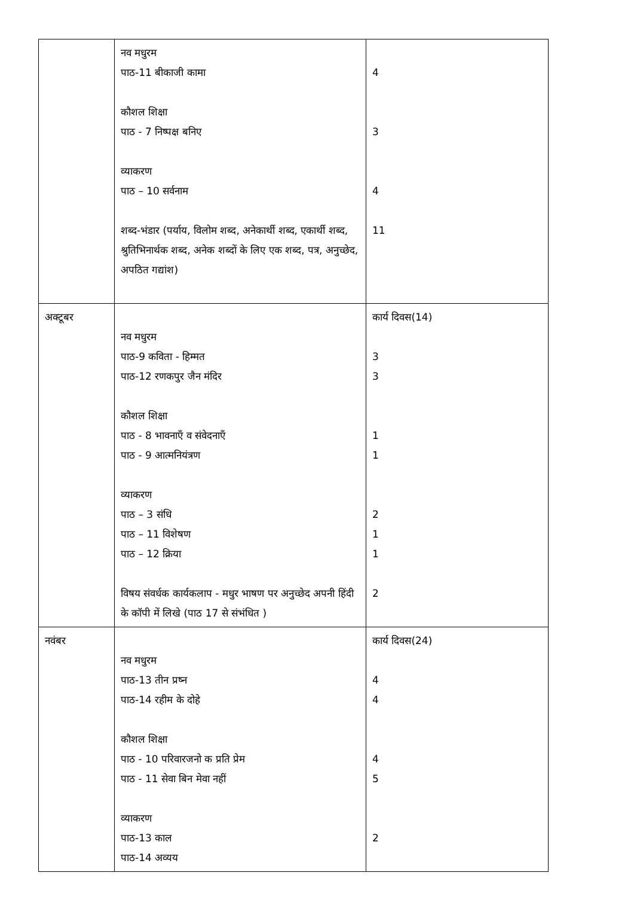| | नव मधुरम पाठ-11 बीकाजी कामा कौशल शिक्षा पाठ - 7 निष्पक्ष बनिए व्याकरण पाठ – 10 सर्वनाम शब्द-भंडार (पर्याय, विलोम शब्द, अनेकार्थी शब्द, एकार्थी शब्द, श्रुतिभिनार्थक शब्द, अनेक शब्दों के लिए एक शब्द, पत्र, अनुच्छेद, अपठित गद्यांश) | 4 3 4 11 |
| अक्टूबर | नव मधुरम पाठ-9 कविता - हिम्मत पाठ-12 रणकपुर जैन मंदिर कौशल शिक्षा पाठ - 8 भावनाएँ व संवेदनाएँ पाठ - 9 आत्मनियंत्रण व्याकरण पाठ – 3 संधि पाठ – 11 विशेषण पाठ – 12 क्रिया विषय संवर्धक कार्यकलाप - मधुर भाषण पर अनुच्छेद अपनी हिंदी के कॉपी में लिखे (पाठ 17 से संभंधित ) | कार्य दिवस(14) 3 3 1 1 2 1 1 2 |
| नवंबर | नव मधुरम पाठ-13 तीन प्रष्न पाठ-14 रहीम के दोहे कौशल शिक्षा पाठ - 10 परिवारजनो क प्रति प्रेम पाठ - 11 सेवा बिन मेवा नहीं व्याकरण पाठ-13 काल पाठ-14 अव्यय | कार्य दिवस(24) 4 4 4 5 2 |